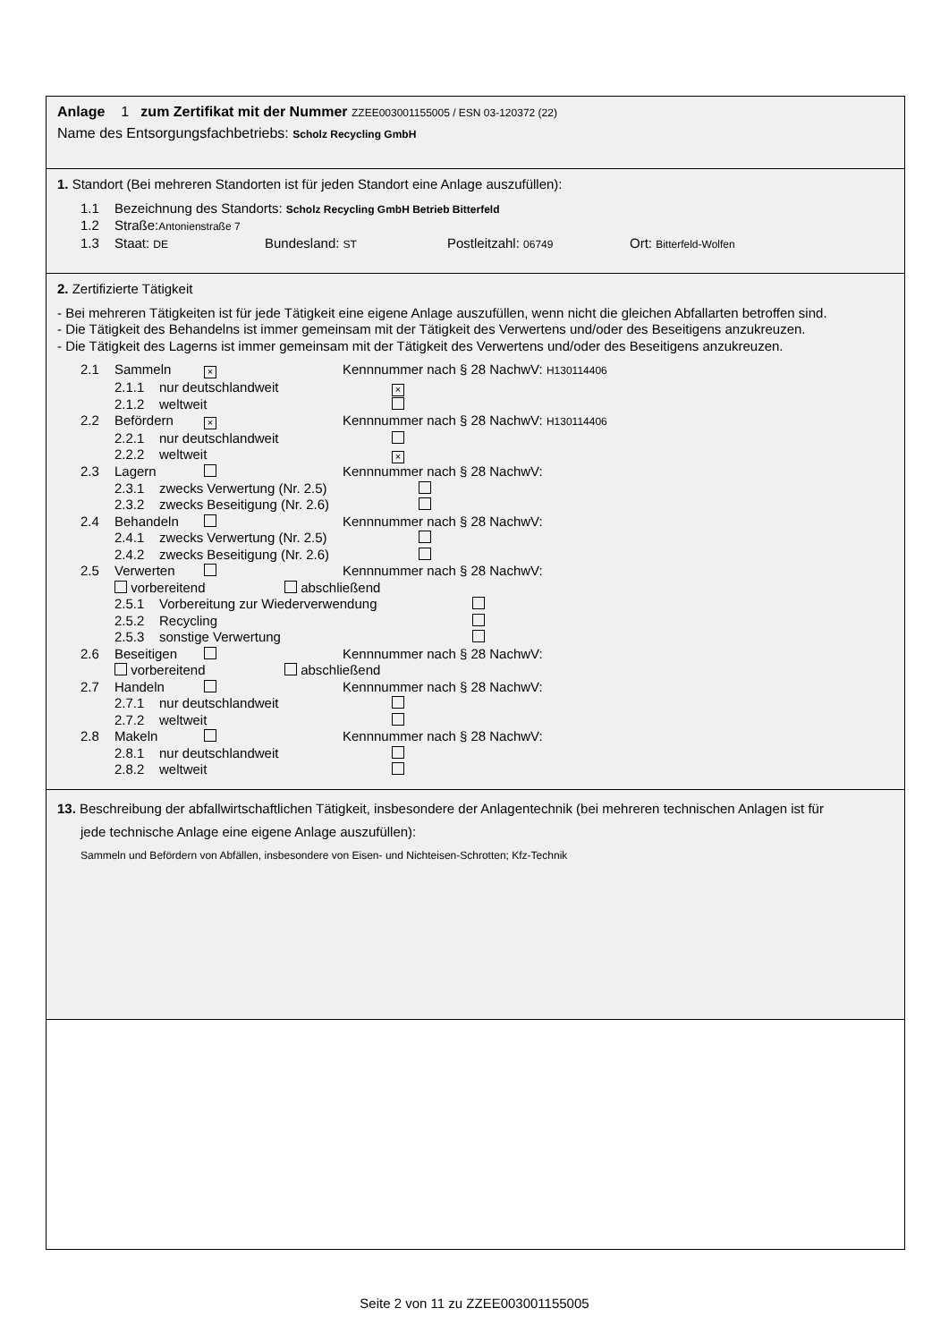Anlage 1 zum Zertifikat mit der Nummer ZZEE003001155005 / ESN 03-120372 (22)
Name des Entsorgungsfachbetriebs: Scholz Recycling GmbH
1. Standort (Bei mehreren Standorten ist für jeden Standort eine Anlage auszufüllen):
1.1 Bezeichnung des Standorts: Scholz Recycling GmbH Betrieb Bitterfeld
1.2 Straße:Antonienstraße 7
1.3 Staat: DE Bundesland: ST Postleitzahl: 06749 Ort: Bitterfeld-Wolfen
2. Zertifizierte Tätigkeit
- Bei mehreren Tätigkeiten ist für jede Tätigkeit eine eigene Anlage auszufüllen, wenn nicht die gleichen Abfallarten betroffen sind.
- Die Tätigkeit des Behandelns ist immer gemeinsam mit der Tätigkeit des Verwertens und/oder des Beseitigens anzukreuzen.
- Die Tätigkeit des Lagerns ist immer gemeinsam mit der Tätigkeit des Verwertens und/oder des Beseitigens anzukreuzen.
2.1 Sammeln × Kennnummer nach § 28 NachwV: H130114406
2.1.1 nur deutschlandweit ×
2.1.2 weltweit
2.2 Befördern × Kennnummer nach § 28 NachwV: H130114406
2.2.1 nur deutschlandweit
2.2.2 weltweit ×
2.3 Lagern Kennnummer nach § 28 NachwV:
2.3.1 zwecks Verwertung (Nr. 2.5)
2.3.2 zwecks Beseitigung (Nr. 2.6)
2.4 Behandeln Kennnummer nach § 28 NachwV:
2.4.1 zwecks Verwertung (Nr. 2.5)
2.4.2 zwecks Beseitigung (Nr. 2.6)
2.5 Verwerten Kennnummer nach § 28 NachwV:
vorbereitend abschließend
2.5.1 Vorbereitung zur Wiederverwendung
2.5.2 Recycling
2.5.3 sonstige Verwertung
2.6 Beseitigen Kennnummer nach § 28 NachwV:
vorbereitend abschließend
2.7 Handeln Kennnummer nach § 28 NachwV:
2.7.1 nur deutschlandweit
2.7.2 weltweit
2.8 Makeln Kennnummer nach § 28 NachwV:
2.8.1 nur deutschlandweit
2.8.2 weltweit
1 3. Beschreibung der abfallwirtschaftlichen Tätigkeit, insbesondere der Anlagentechnik (bei mehreren technischen Anlagen ist für
jede technische Anlage eine eigene Anlage auszufüllen):
Sammeln und Befördern von Abfällen, insbesondere von Eisen- und Nichteisen-Schrotten; Kfz-Technik
Seite 2 von 11 zu ZZEE003001155005